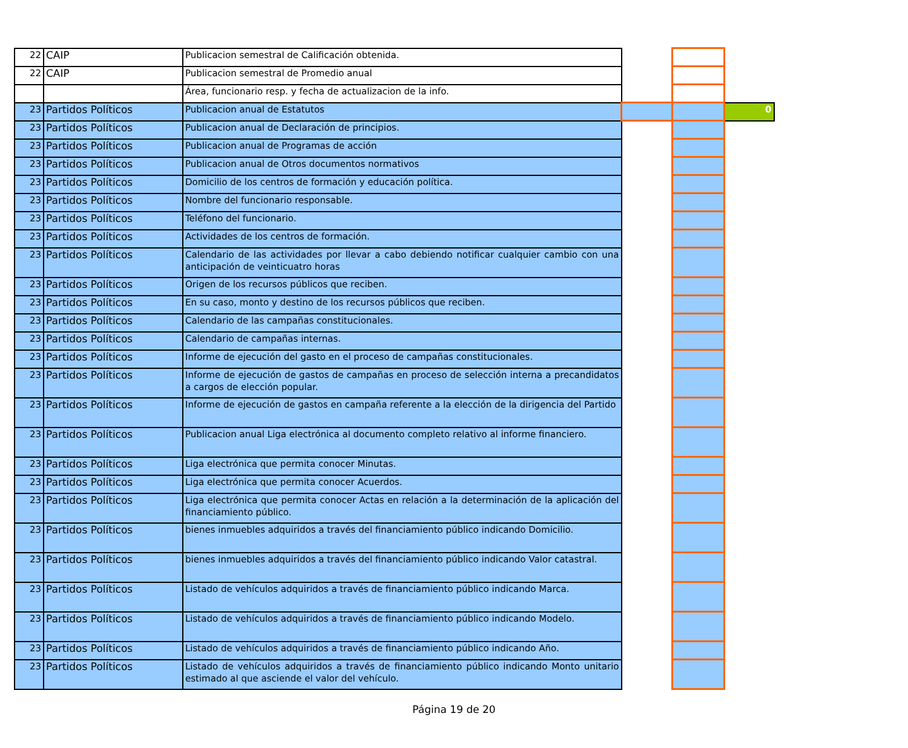| 22 | CAIP | Publicacion semestral de Calificación obtenida. | | | |
| 22 | CAIP | Publicacion semestral de Promedio anual | | | |
| | | Área, funcionario resp. y fecha de actualizacion de la info. | | | |
| 23 | Partidos Políticos | Publicacion anual de Estatutos | | | 0 |
| 23 | Partidos Políticos | Publicacion anual de Declaración de principios. | | | |
| 23 | Partidos Políticos | Publicacion anual de Programas de acción | | | |
| 23 | Partidos Políticos | Publicacion anual de Otros documentos normativos | | | |
| 23 | Partidos Políticos | Domicilio de los centros de formación y educación política. | | | |
| 23 | Partidos Políticos | Nombre del funcionario responsable. | | | |
| 23 | Partidos Políticos | Teléfono del funcionario. | | | |
| 23 | Partidos Políticos | Actividades de los centros de formación. | | | |
| 23 | Partidos Políticos | Calendario de las actividades por llevar a cabo debiendo notificar cualquier cambio con una anticipación de veinticuatro horas | | | |
| 23 | Partidos Políticos | Origen de los recursos públicos que reciben. | | | |
| 23 | Partidos Políticos | En su caso, monto y destino de los recursos públicos que reciben. | | | |
| 23 | Partidos Políticos | Calendario de las campañas constitucionales. | | | |
| 23 | Partidos Políticos | Calendario de campañas internas. | | | |
| 23 | Partidos Políticos | Informe de ejecución del gasto en el proceso de campañas constitucionales. | | | |
| 23 | Partidos Políticos | Informe de ejecución de gastos de campañas en proceso de selección interna a precandidatos a cargos de elección popular. | | | |
| 23 | Partidos Políticos | Informe de ejecución de gastos en campaña referente a la elección de la dirigencia del Partido | | | |
| 23 | Partidos Políticos | Publicacion anual Liga electrónica al documento completo relativo al informe financiero. | | | |
| 23 | Partidos Políticos | Liga electrónica que permita conocer Minutas. | | | |
| 23 | Partidos Políticos | Liga electrónica que permita conocer Acuerdos. | | | |
| 23 | Partidos Políticos | Liga electrónica que permita conocer Actas en relación a la determinación de la aplicación del financiamiento público. | | | |
| 23 | Partidos Políticos | bienes inmuebles adquiridos a través del financiamiento público indicando Domicilio. | | | |
| 23 | Partidos Políticos | bienes inmuebles adquiridos a través del financiamiento público indicando Valor catastral. | | | |
| 23 | Partidos Políticos | Listado de vehículos adquiridos a través de financiamiento público indicando Marca. | | | |
| 23 | Partidos Políticos | Listado de vehículos adquiridos a través de financiamiento público indicando Modelo. | | | |
| 23 | Partidos Políticos | Listado de vehículos adquiridos a través de financiamiento público indicando Año. | | | |
| 23 | Partidos Políticos | Listado de vehículos adquiridos a través de financiamiento público indicando Monto unitario estimado al que asciende el valor del vehículo. | | | |
Página 19 de 20